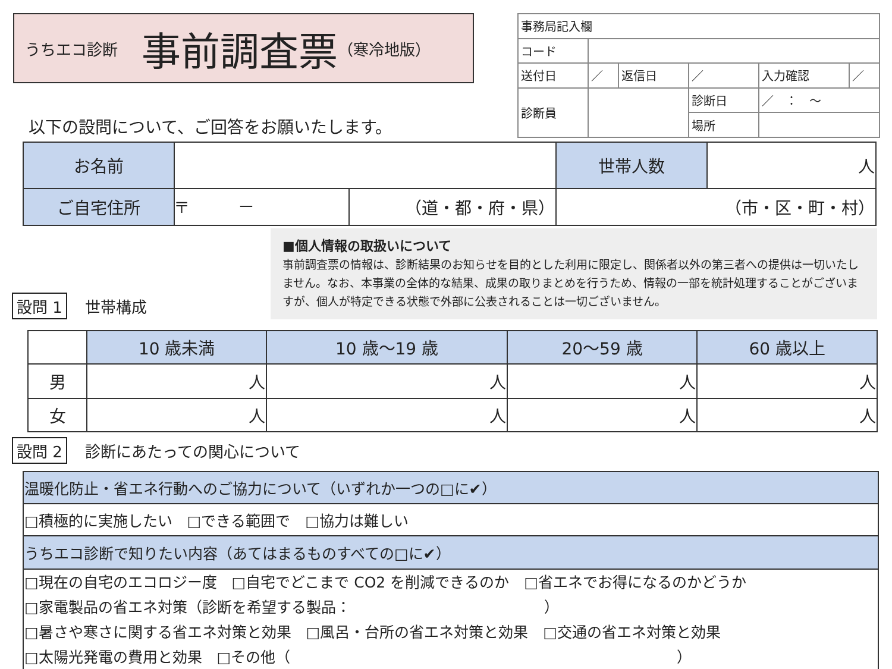うちエコ診断 事前調査票 （寒冷地版）
以下の設問について、ご回答をお願いたします。
| 事務局記入欄 | | | | | |
| コード | | | | | |
| 送付日 | ／ | 返信日 | ／ | 入力確認 | ／ |
| 診断員 | | | 診断日 | ／ ： ～ | |
| | | | 場所 | | |
| お名前 | | | 世帯人数 | 人 |
| ご自宅住所 | 〒 － | （道・都・府・県） | （市・区・町・村） | |
設問 1 世帯構成
■個人情報の取扱いについて
事前調査票の情報は、診断結果のお知らせを目的とした利用に限定し、関係者以外の第三者への提供は一切いたしません。なお、本事業の全体的な結果、成果の取りまとめを行うため、情報の一部を統計処理することがございますが、個人が特定できる状態で外部に公表されることは一切ございません。
| | 10 歳未満 | 10 歳～19 歳 | 20～59 歳 | 60 歳以上 |
| 男 | 人 | 人 | 人 | 人 |
| 女 | 人 | 人 | 人 | 人 |
設問 2 診断にあたっての関心について
| 温暖化防止・省エネ行動へのご協力について（いずれか一つの□に✔） |
| □積極的に実施したい □できる範囲で □協力は難しい |
| うちエコ診断で知りたい内容（あてはまるものすべての□に✔） |
| □現在の自宅のエコロジー度 □自宅でどこまで CO2 を削減できるのか □省エネでお得になるのかどうか □家電製品の省エネ対策（診断を希望する製品： ） □暑さや寒さに関する省エネ対策と効果 □風呂・台所の省エネ対策と効果 □交通の省エネ対策と効果 □太陽光発電の費用と効果 □その他（ ） |